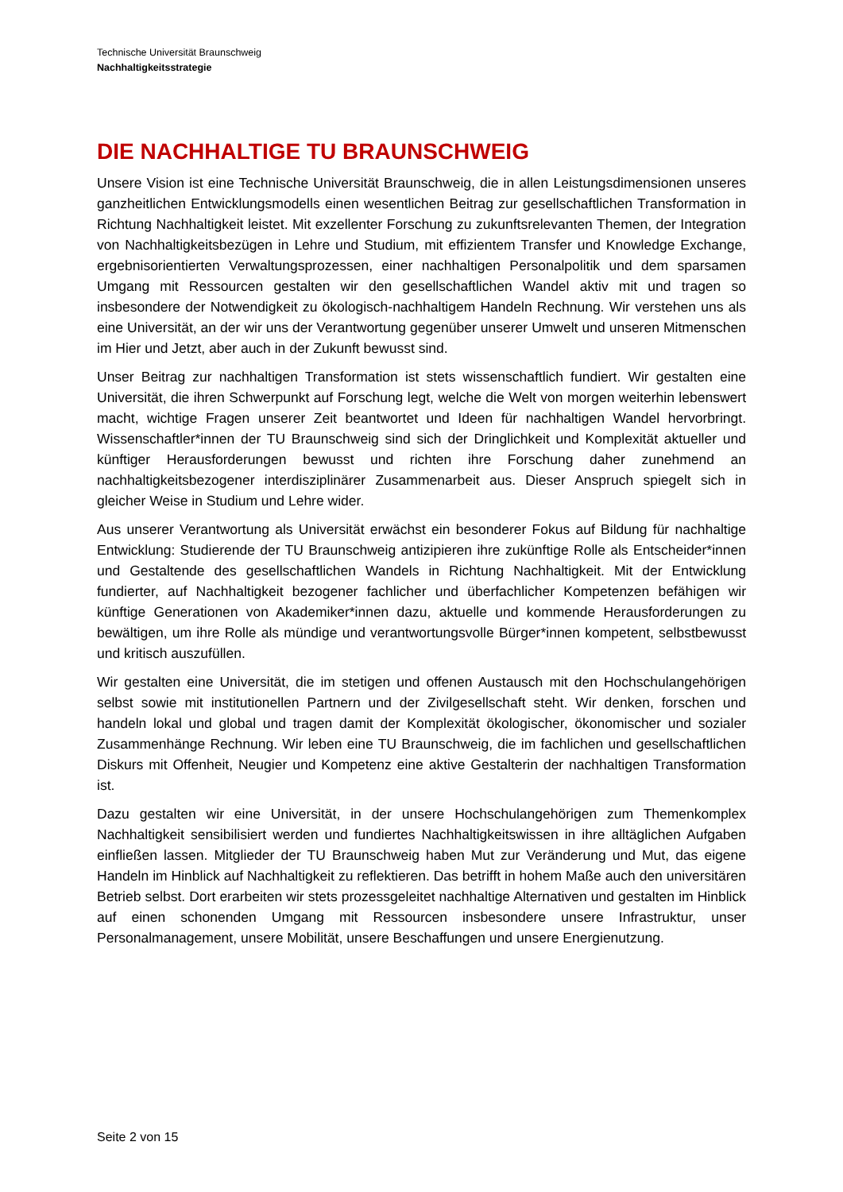Technische Universität Braunschweig
Nachhaltigkeitsstrategie
DIE NACHHALTIGE TU BRAUNSCHWEIG
Unsere Vision ist eine Technische Universität Braunschweig, die in allen Leistungsdimensionen unseres ganzheitlichen Entwicklungsmodells einen wesentlichen Beitrag zur gesellschaftlichen Transformation in Richtung Nachhaltigkeit leistet. Mit exzellenter Forschung zu zukunftsrelevanten Themen, der Integration von Nachhaltigkeitsbezügen in Lehre und Studium, mit effizientem Transfer und Knowledge Exchange, ergebnisorientierten Verwaltungsprozessen, einer nachhaltigen Personalpolitik und dem sparsamen Umgang mit Ressourcen gestalten wir den gesellschaftlichen Wandel aktiv mit und tragen so insbesondere der Notwendigkeit zu ökologisch-nachhaltigem Handeln Rechnung. Wir verstehen uns als eine Universität, an der wir uns der Verantwortung gegenüber unserer Umwelt und unseren Mitmenschen im Hier und Jetzt, aber auch in der Zukunft bewusst sind.
Unser Beitrag zur nachhaltigen Transformation ist stets wissenschaftlich fundiert. Wir gestalten eine Universität, die ihren Schwerpunkt auf Forschung legt, welche die Welt von morgen weiterhin lebenswert macht, wichtige Fragen unserer Zeit beantwortet und Ideen für nachhaltigen Wandel hervorbringt. Wissenschaftler*innen der TU Braunschweig sind sich der Dringlichkeit und Komplexität aktueller und künftiger Herausforderungen bewusst und richten ihre Forschung daher zunehmend an nachhaltigkeitsbezogener interdisziplinärer Zusammenarbeit aus. Dieser Anspruch spiegelt sich in gleicher Weise in Studium und Lehre wider.
Aus unserer Verantwortung als Universität erwächst ein besonderer Fokus auf Bildung für nachhaltige Entwicklung: Studierende der TU Braunschweig antizipieren ihre zukünftige Rolle als Entscheider*innen und Gestaltende des gesellschaftlichen Wandels in Richtung Nachhaltigkeit. Mit der Entwicklung fundierter, auf Nachhaltigkeit bezogener fachlicher und überfachlicher Kompetenzen befähigen wir künftige Generationen von Akademiker*innen dazu, aktuelle und kommende Herausforderungen zu bewältigen, um ihre Rolle als mündige und verantwortungsvolle Bürger*innen kompetent, selbstbewusst und kritisch auszufüllen.
Wir gestalten eine Universität, die im stetigen und offenen Austausch mit den Hochschulangehörigen selbst sowie mit institutionellen Partnern und der Zivilgesellschaft steht. Wir denken, forschen und handeln lokal und global und tragen damit der Komplexität ökologischer, ökonomischer und sozialer Zusammenhänge Rechnung. Wir leben eine TU Braunschweig, die im fachlichen und gesellschaftlichen Diskurs mit Offenheit, Neugier und Kompetenz eine aktive Gestalterin der nachhaltigen Transformation ist.
Dazu gestalten wir eine Universität, in der unsere Hochschulangehörigen zum Themenkomplex Nachhaltigkeit sensibilisiert werden und fundiertes Nachhaltigkeitswissen in ihre alltäglichen Aufgaben einfließen lassen. Mitglieder der TU Braunschweig haben Mut zur Veränderung und Mut, das eigene Handeln im Hinblick auf Nachhaltigkeit zu reflektieren. Das betrifft in hohem Maße auch den universitären Betrieb selbst. Dort erarbeiten wir stets prozessgeleitet nachhaltige Alternativen und gestalten im Hinblick auf einen schonenden Umgang mit Ressourcen insbesondere unsere Infrastruktur, unser Personalmanagement, unsere Mobilität, unsere Beschaffungen und unsere Energienutzung.
Seite 2 von 15